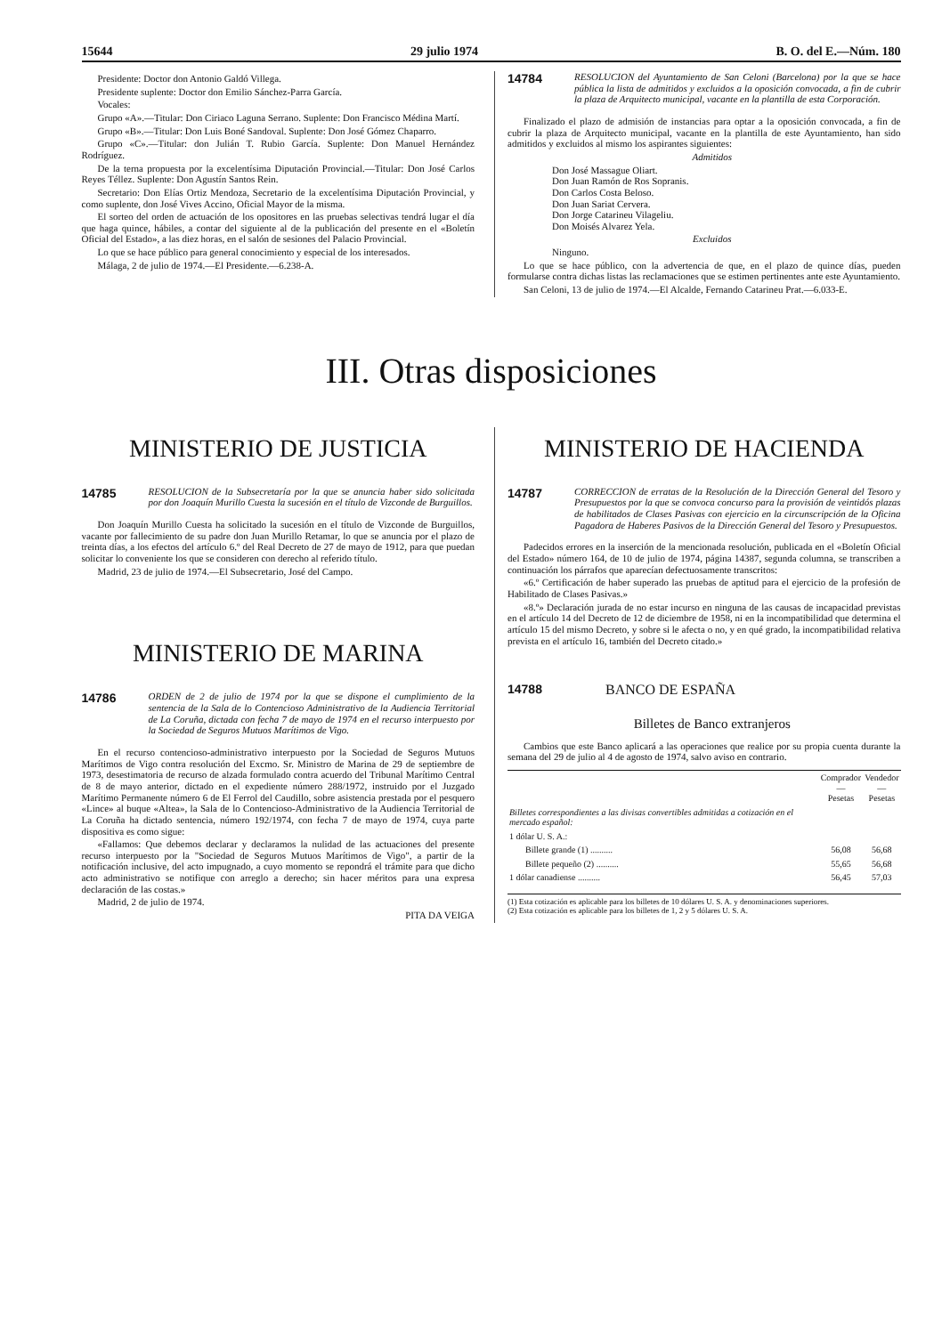15644 29 julio 1974 B. O. del E.—Núm. 180
Presidente: Doctor don Antonio Galdó Villega.
Presidente suplente: Doctor don Emilio Sánchez-Parra García.
Vocales:
Grupo «A».—Titular: Don Ciriaco Laguna Serrano. Suplente: Don Francisco Médina Martí.
Grupo «B».—Titular: Don Luis Boné Sandoval. Suplente: Don José Gómez Chaparro.
Grupo «C».—Titular: don Julián T. Rubio García. Suplente: Don Manuel Hernández Rodríguez.
De la terna propuesta por la excelentísima Diputación Provincial.—Titular: Don José Carlos Reyes Téllez. Suplente: Don Agustín Santos Rein.
Secretario: Don Elías Ortiz Mendoza, Secretario de la excelentísima Diputación Provincial, y como suplente, don José Vives Accino, Oficial Mayor de la misma.
El sorteo del orden de actuación de los opositores en las pruebas selectivas tendrá lugar el día que haga quince, hábiles, a contar del siguiente al de la publicación del presente en el «Boletín Oficial del Estado», a las diez horas, en el salón de sesiones del Palacio Provincial.
Lo que se hace público para general conocimiento y especial de los interesados.
Málaga, 2 de julio de 1974.—El Presidente.—6.238-A.
14784
RESOLUCION del Ayuntamiento de San Celoni (Barcelona) por la que se hace pública la lista de admitidos y excluidos a la oposición convocada, a fin de cubrir la plaza de Arquitecto municipal, vacante en la plantilla de esta Corporación.
Finalizado el plazo de admisión de instancias para optar a la oposición convocada, a fin de cubrir la plaza de Arquitecto municipal, vacante en la plantilla de este Ayuntamiento, han sido admitidos y excluidos al mismo los aspirantes siguientes:
Admitidos
Don José Massague Oliart.
Don Juan Ramón de Ros Sopranis.
Don Carlos Costa Beloso.
Don Juan Sariat Cervera.
Don Jorge Catarineu Vilageliu.
Don Moisés Alvarez Yela.
Excluidos
Ninguno.
Lo que se hace público, con la advertencia de que, en el plazo de quince días, pueden formularse contra dichas listas las reclamaciones que se estimen pertinentes ante este Ayuntamiento.
San Celoni, 13 de julio de 1974.—El Alcalde, Fernando Catarineu Prat.—6.033-E.
III. Otras disposiciones
MINISTERIO DE JUSTICIA
14785
RESOLUCION de la Subsecretaría por la que se anuncia haber sido solicitada por don Joaquín Murillo Cuesta la sucesión en el título de Vizconde de Burguillos.
Don Joaquín Murillo Cuesta ha solicitado la sucesión en el título de Vizconde de Burguillos, vacante por fallecimiento de su padre don Juan Murillo Retamar, lo que se anuncia por el plazo de treinta días, a los efectos del artículo 6.º del Real Decreto de 27 de mayo de 1912, para que puedan solicitar lo conveniente los que se consideren con derecho al referido título.
Madrid, 23 de julio de 1974.—El Subsecretario, José del Campo.
MINISTERIO DE MARINA
14786
ORDEN de 2 de julio de 1974 por la que se dispone el cumplimiento de la sentencia de la Sala de lo Contencioso Administrativo de la Audiencia Territorial de La Coruña, dictada con fecha 7 de mayo de 1974 en el recurso interpuesto por la Sociedad de Seguros Mutuos Marítimos de Vigo.
En el recurso contencioso-administrativo interpuesto por la Sociedad de Seguros Mutuos Marítimos de Vigo contra resolución del Excmo. Sr. Ministro de Marina de 29 de septiembre de 1973, desestimatoria de recurso de alzada formulado contra acuerdo del Tribunal Marítimo Central de 8 de mayo anterior, dictado en el expediente número 288/1972, instruido por el Juzgado Marítimo Permanente número 6 de El Ferrol del Caudillo, sobre asistencia prestada por el pesquero «Lince» al buque «Altea», la Sala de lo Contencioso-Administrativo de la Audiencia Territorial de La Coruña ha dictado sentencia, número 192/1974, con fecha 7 de mayo de 1974, cuya parte dispositiva es como sigue:
«Fallamos: Que debemos declarar y declaramos la nulidad de las actuaciones del presente recurso interpuesto por la "Sociedad de Seguros Mutuos Marítimos de Vigo", a partir de la notificación inclusive, del acto impugnado, a cuyo momento se repondrá el trámite para que dicho acto administrativo se notifique con arreglo a derecho; sin hacer méritos para una expresa declaración de las costas.»
Madrid, 2 de julio de 1974.
PITA DA VEIGA
MINISTERIO DE HACIENDA
14787
CORRECCION de erratas de la Resolución de la Dirección General del Tesoro y Presupuestos por la que se convoca concurso para la provisión de veintidós plazas de habilitados de Clases Pasivas con ejercicio en la circunscripción de la Oficina Pagadora de Haberes Pasivos de la Dirección General del Tesoro y Presupuestos.
Padecidos errores en la inserción de la mencionada resolución, publicada en el «Boletín Oficial del Estado» número 164, de 10 de julio de 1974, página 14387, segunda columna, se transcriben a continuación los párrafos que aparecían defectuosamente transcritos:
«6.º Certificación de haber superado las pruebas de aptitud para el ejercicio de la profesión de Habilitado de Clases Pasivas.»
«8.º» Declaración jurada de no estar incurso en ninguna de las causas de incapacidad previstas en el artículo 14 del Decreto de 12 de diciembre de 1958, ni en la incompatibilidad que determina el artículo 15 del mismo Decreto, y sobre si le afecta o no, y en qué grado, la incompatibilidad relativa prevista en el artículo 16, también del Decreto citado.»
14788
BANCO DE ESPAÑA
Billetes de Banco extranjeros
Cambios que este Banco aplicará a las operaciones que realice por su propia cuenta durante la semana del 29 de julio al 4 de agosto de 1974, salvo aviso en contrario.
| | Comprador — Pesetas | Vendedor — Pesetas |
| --- | --- | --- |
| Billetes correspondientes a las divisas convertibles admitidas a cotización en el mercado español: | | |
| 1 dólar U. S. A.: | | |
| Billete grande (1) .......... | 56,08 | 56,68 |
| Billete pequeño (2) .......... | 55,65 | 56,68 |
| 1 dólar canadiense .......... | 56,45 | 57,03 |
(1) Esta cotización es aplicable para los billetes de 10 dólares U. S. A. y denominaciones superiores.
(2) Esta cotización es aplicable para los billetes de 1, 2 y 5 dólares U. S. A.